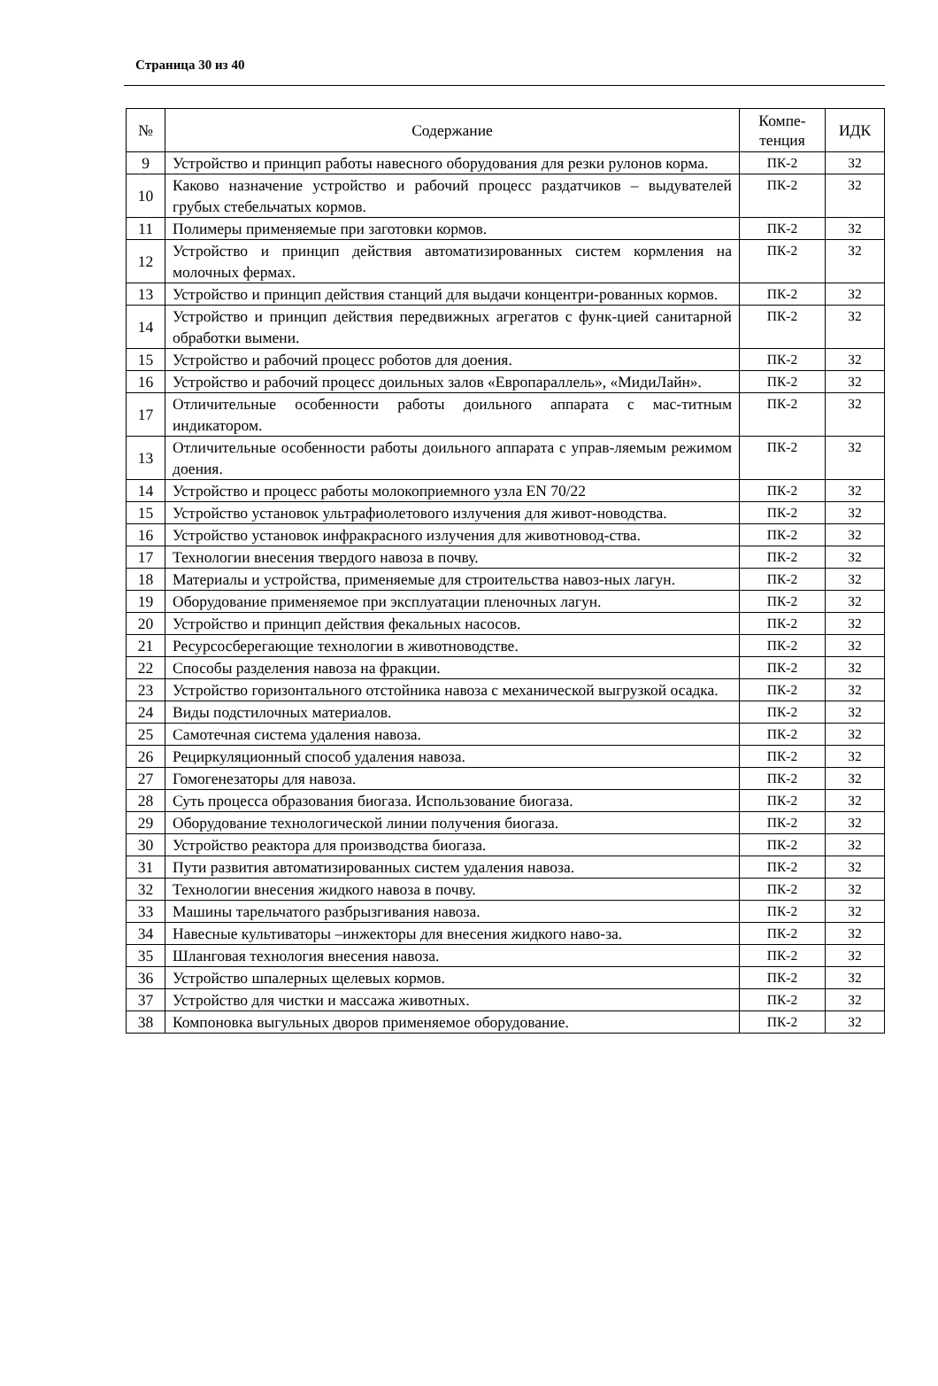Страница 30 из 40
| № | Содержание | Компе- тенция | ИДК |
| --- | --- | --- | --- |
| 9 | Устройство и принцип работы навесного оборудования для резки рулонов корма. | ПК-2 | З2 |
| 10 | Каково назначение устройство и рабочий процесс раздатчиков – выдувателей грубых стебельчатых кормов. | ПК-2 | З2 |
| 11 | Полимеры применяемые при заготовки кормов. | ПК-2 | З2 |
| 12 | Устройство и принцип действия автоматизированных систем кормления на молочных фермах. | ПК-2 | З2 |
| 13 | Устройство и принцип действия станций для выдачи концентри-рованных кормов. | ПК-2 | З2 |
| 14 | Устройство и принцип действия передвижных агрегатов с функ-цией санитарной обработки вымени. | ПК-2 | З2 |
| 15 | Устройство и рабочий процесс роботов для доения. | ПК-2 | З2 |
| 16 | Устройство и рабочий процесс доильных залов «Европараллель», «МидиЛайн». | ПК-2 | З2 |
| 17 | Отличительные особенности работы доильного аппарата с мас-титным индикатором. | ПК-2 | З2 |
| 13 | Отличительные особенности работы доильного аппарата с управ-ляемым режимом доения. | ПК-2 | З2 |
| 14 | Устройство и процесс работы молокоприемного узла EN 70/22 | ПК-2 | З2 |
| 15 | Устройство установок ультрафиолетового излучения для живот-новодства. | ПК-2 | З2 |
| 16 | Устройство установок инфракрасного излучения для животновод-ства. | ПК-2 | З2 |
| 17 | Технологии внесения твердого навоза в почву. | ПК-2 | З2 |
| 18 | Материалы и устройства, применяемые для строительства навоз-ных лагун. | ПК-2 | З2 |
| 19 | Оборудование применяемое при эксплуатации пленочных лагун. | ПК-2 | З2 |
| 20 | Устройство и принцип действия фекальных насосов. | ПК-2 | З2 |
| 21 | Ресурсосберегающие технологии в животноводстве. | ПК-2 | З2 |
| 22 | Способы разделения навоза на фракции. | ПК-2 | З2 |
| 23 | Устройство горизонтального отстойника навоза с механической выгрузкой осадка. | ПК-2 | З2 |
| 24 | Виды подстилочных материалов. | ПК-2 | З2 |
| 25 | Самотечная система удаления навоза. | ПК-2 | З2 |
| 26 | Рециркуляционный способ удаления навоза. | ПК-2 | З2 |
| 27 | Гомогенезаторы для навоза. | ПК-2 | З2 |
| 28 | Суть процесса образования биогаза. Использование биогаза. | ПК-2 | З2 |
| 29 | Оборудование технологической линии получения биогаза. | ПК-2 | З2 |
| 30 | Устройство реактора для производства биогаза. | ПК-2 | З2 |
| 31 | Пути развития автоматизированных систем удаления навоза. | ПК-2 | З2 |
| 32 | Технологии внесения жидкого навоза в почву. | ПК-2 | З2 |
| 33 | Машины тарельчатого разбрызгивания навоза. | ПК-2 | З2 |
| 34 | Навесные культиваторы –инжекторы для внесения жидкого наво-за. | ПК-2 | З2 |
| 35 | Шланговая технология внесения навоза. | ПК-2 | З2 |
| 36 | Устройство шпалерных щелевых кормов. | ПК-2 | З2 |
| 37 | Устройство для чистки и массажа животных. | ПК-2 | З2 |
| 38 | Компоновка выгульных дворов применяемое оборудование. | ПК-2 | З2 |